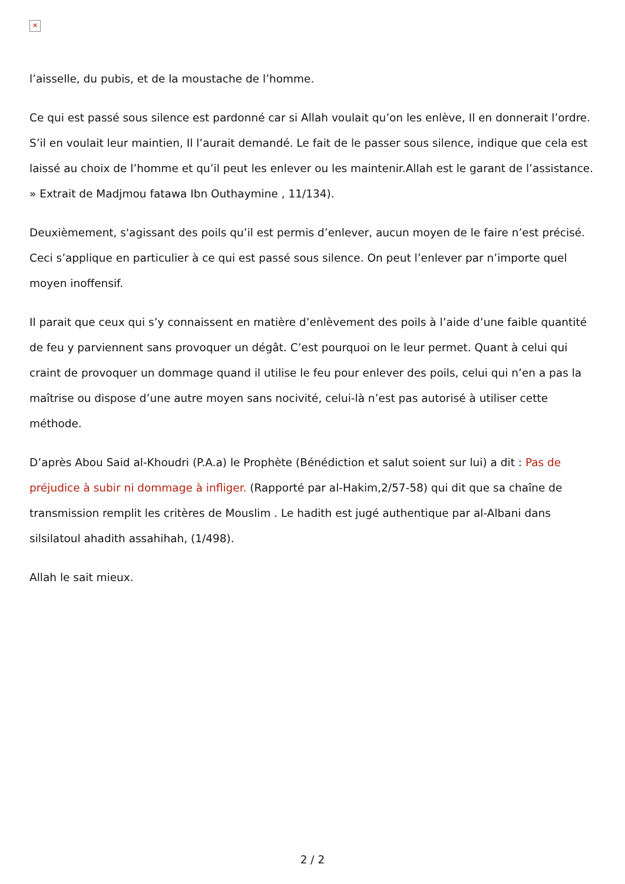✕
l’aisselle, du pubis, et de la moustache de l’homme.
Ce qui est passé sous silence est pardonné car si Allah voulait qu’on les enlève, Il en donnerait l’ordre. S’il en voulait leur maintien, Il l’aurait demandé. Le fait de le passer sous silence, indique que cela est laissé au choix de l’homme et qu’il peut les enlever ou les maintenir.Allah est le garant de l’assistance. » Extrait de Madjmou fatawa Ibn Outhaymine , 11/134).
Deuxièmement, s'agissant des poils qu’il est permis d’enlever, aucun moyen de le faire n’est précisé. Ceci s’applique en particulier à ce qui est passé sous silence. On peut l’enlever par n’importe quel moyen inoffensif.
Il parait que ceux qui s’y connaissent en matière d’enlèvement des poils à l’aide d’une faible quantité de feu y parviennent sans provoquer un dégât. C’est pourquoi on le leur permet. Quant à celui qui craint de provoquer un dommage quand il utilise le feu pour enlever des poils, celui qui n’en a pas la maîtrise ou dispose d’une autre moyen sans nocivité, celui-là n’est pas autorisé à utiliser cette méthode.
D’après Abou Said al-Khoudri (P.A.a) le Prophète (Bénédiction et salut soient sur lui) a dit : Pas de préjudice à subir ni dommage à infliger. (Rapporté par al-Hakim,2/57-58) qui dit que sa chaîne de transmission remplit les critères de Mouslim . Le hadith est jugé authentique par al-Albani dans silsilatoul ahadith assahihah, (1/498).
Allah le sait mieux.
2 / 2